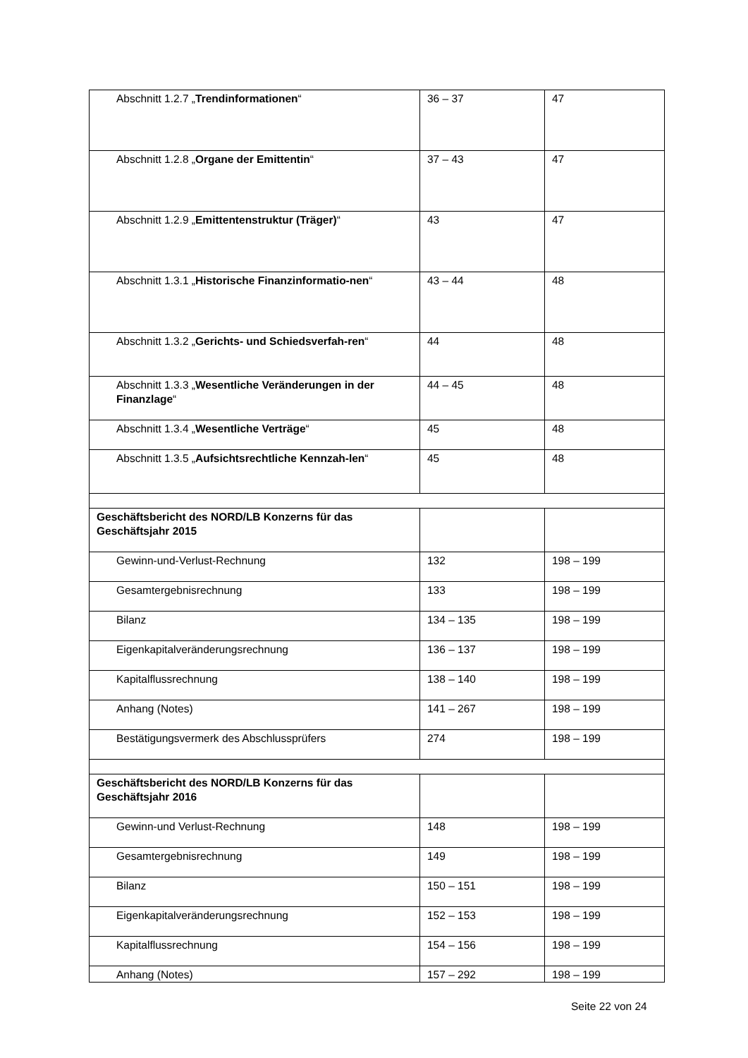| Abschnitt 1.2.7 „ Trendinformationen “ | 36 – 37 | 47 |
| Abschnitt 1.2.8 „ Organe der Emittentin “ | 37 – 43 | 47 |
| Abschnitt 1.2.9 „ Emittentenstruktur (Träger) “ | 43 | 47 |
| Abschnitt 1.3.1 „ Historische Finanzinformatio-nen “ | 43 – 44 | 48 |
| Abschnitt 1.3.2 „ Gerichts- und Schiedsverfah-ren “ | 44 | 48 |
| Abschnitt 1.3.3 „ Wesentliche Veränderungen in der Finanzlage “ | 44 – 45 | 48 |
| Abschnitt 1.3.4 „ Wesentliche Verträge “ | 45 | 48 |
| Abschnitt 1.3.5 „ Aufsichtsrechtliche Kennzah-len “ | 45 | 48 |
| Geschäftsbericht des NORD/LB Konzerns für das Geschäftsjahr 2015 | | |
| Gewinn-und-Verlust-Rechnung | 132 | 198 – 199 |
| Gesamtergebnisrechnung | 133 | 198 – 199 |
| Bilanz | 134 – 135 | 198 – 199 |
| Eigenkapitalveränderungsrechnung | 136 – 137 | 198 – 199 |
| Kapitalflussrechnung | 138 – 140 | 198 – 199 |
| Anhang (Notes) | 141 – 267 | 198 – 199 |
| Bestätigungsvermerk des Abschlussprüfers | 274 | 198 – 199 |
| Geschäftsbericht des NORD/LB Konzerns für das Geschäftsjahr 2016 | | |
| Gewinn-und Verlust-Rechnung | 148 | 198 – 199 |
| Gesamtergebnisrechnung | 149 | 198 – 199 |
| Bilanz | 150 – 151 | 198 – 199 |
| Eigenkapitalveränderungsrechnung | 152 – 153 | 198 – 199 |
| Kapitalflussrechnung | 154 – 156 | 198 – 199 |
| Anhang (Notes) | 157 – 292 | 198 – 199 |
Seite 22 von 24